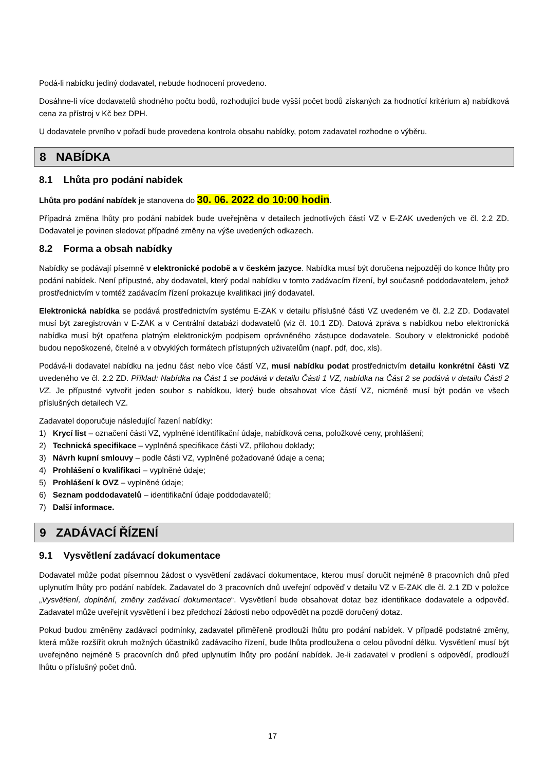Podá-li nabídku jediný dodavatel, nebude hodnocení provedeno.
Dosáhne-li více dodavatelů shodného počtu bodů, rozhodující bude vyšší počet bodů získaných za hodnotící kritérium a) nabídková cena za přístroj v Kč bez DPH.
U dodavatele prvního v pořadí bude provedena kontrola obsahu nabídky, potom zadavatel rozhodne o výběru.
8 NABÍDKA
8.1 Lhůta pro podání nabídek
Lhůta pro podání nabídek je stanovena do 30. 06. 2022 do 10:00 hodin.
Případná změna lhůty pro podání nabídek bude uveřejněna v detailech jednotlivých částí VZ v E-ZAK uvedených ve čl. 2.2 ZD. Dodavatel je povinen sledovat případné změny na výše uvedených odkazech.
8.2 Forma a obsah nabídky
Nabídky se podávají písemně v elektronické podobě a v českém jazyce. Nabídka musí být doručena nejpozději do konce lhůty pro podání nabídek. Není přípustné, aby dodavatel, který podal nabídku v tomto zadávacím řízení, byl současně poddodavatelem, jehož prostřednictvím v tomtéž zadávacím řízení prokazuje kvalifikaci jiný dodavatel.
Elektronická nabídka se podává prostřednictvím systému E-ZAK v detailu příslušné části VZ uvedeném ve čl. 2.2 ZD. Dodavatel musí být zaregistrován v E-ZAK a v Centrální databázi dodavatelů (viz čl. 10.1 ZD). Datová zpráva s nabídkou nebo elektronická nabídka musí být opatřena platným elektronickým podpisem oprávněného zástupce dodavatele. Soubory v elektronické podobě budou nepoškozené, čitelné a v obvyklých formátech přístupných uživatelům (např. pdf, doc, xls).
Podává-li dodavatel nabídku na jednu část nebo více částí VZ, musí nabídku podat prostřednictvím detailu konkrétní části VZ uvedeného ve čl. 2.2 ZD. Příklad: Nabídka na Část 1 se podává v detailu Části 1 VZ, nabídka na Část 2 se podává v detailu Části 2 VZ. Je přípustné vytvořit jeden soubor s nabídkou, který bude obsahovat více částí VZ, nicméně musí být podán ve všech příslušných detailech VZ.
Zadavatel doporučuje následující řazení nabídky:
1) Krycí list – označení části VZ, vyplněné identifikační údaje, nabídková cena, položkové ceny, prohlášení;
2) Technická specifikace – vyplněná specifikace části VZ, přílohou doklady;
3) Návrh kupní smlouvy – podle části VZ, vyplněné požadované údaje a cena;
4) Prohlášení o kvalifikaci – vyplněné údaje;
5) Prohlášení k OVZ – vyplněné údaje;
6) Seznam poddodavatelů – identifikační údaje poddodavatelů;
7) Další informace.
9 ZADÁVACÍ ŘÍZENÍ
9.1 Vysvětlení zadávací dokumentace
Dodavatel může podat písemnou žádost o vysvětlení zadávací dokumentace, kterou musí doručit nejméně 8 pracovních dnů před uplynutím lhůty pro podání nabídek. Zadavatel do 3 pracovních dnů uveřejní odpověď v detailu VZ v E-ZAK dle čl. 2.1 ZD v položce „Vysvětlení, doplnění, změny zadávací dokumentace“. Vysvětlení bude obsahovat dotaz bez identifikace dodavatele a odpověď. Zadavatel může uveřejnit vysvětlení i bez předchozí žádosti nebo odpovědět na pozdě doručený dotaz.
Pokud budou změněny zadávací podmínky, zadavatel přiměřeně prodlouží lhůtu pro podání nabídek. V případě podstatné změny, která může rozšířit okruh možných účastníků zadávacího řízení, bude lhůta prodloužena o celou původní délku. Vysvětlení musí být uveřejněno nejméně 5 pracovních dnů před uplynutím lhůty pro podání nabídek. Je-li zadavatel v prodlení s odpovědí, prodlouží lhůtu o příslušný počet dnů.
17